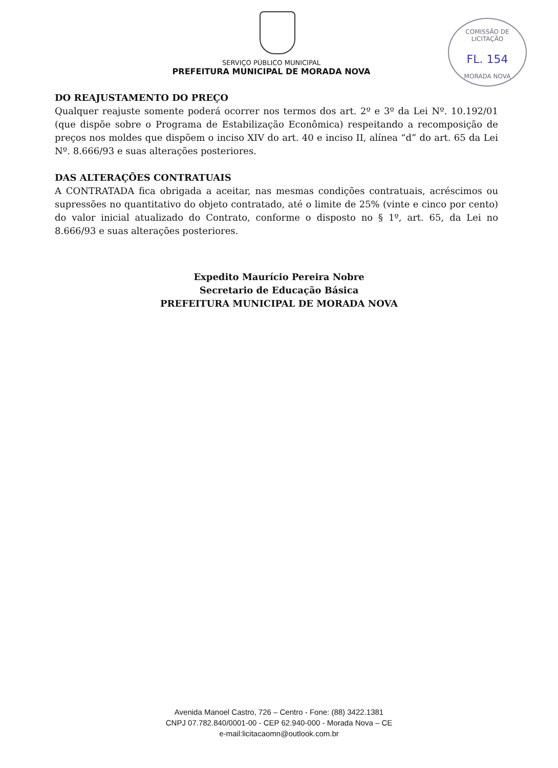COMISSÃO DE LICITAÇÃO
FL. 154
MORADA NOVA
SERVIÇO PÚBLICO MUNICIPAL
PREFEITURA MUNICIPAL DE MORADA NOVA
DO REAJUSTAMENTO DO PREÇO
Qualquer reajuste somente poderá ocorrer nos termos dos art. 2º e 3º da Lei Nº. 10.192/01 (que dispõe sobre o Programa de Estabilização Econômica) respeitando a recomposição de preços nos moldes que dispõem o inciso XIV do art. 40 e inciso II, alínea “d” do art. 65 da Lei Nº. 8.666/93 e suas alterações posteriores.
DAS ALTERAÇÕES CONTRATUAIS
A CONTRATADA fica obrigada a aceitar, nas mesmas condições contratuais, acréscimos ou supressões no quantitativo do objeto contratado, até o limite de 25% (vinte e cinco por cento) do valor inicial atualizado do Contrato, conforme o disposto no § 1º, art. 65, da Lei no 8.666/93 e suas alterações posteriores.
Expedito Maurício Pereira Nobre
Secretario de Educação Básica
PREFEITURA MUNICIPAL DE MORADA NOVA
Avenida Manoel Castro, 726 – Centro - Fone: (88) 3422.1381
CNPJ 07.782.840/0001-00 - CEP 62.940-000 - Morada Nova – CE
e-mail:licitacaomn@outlook.com.br